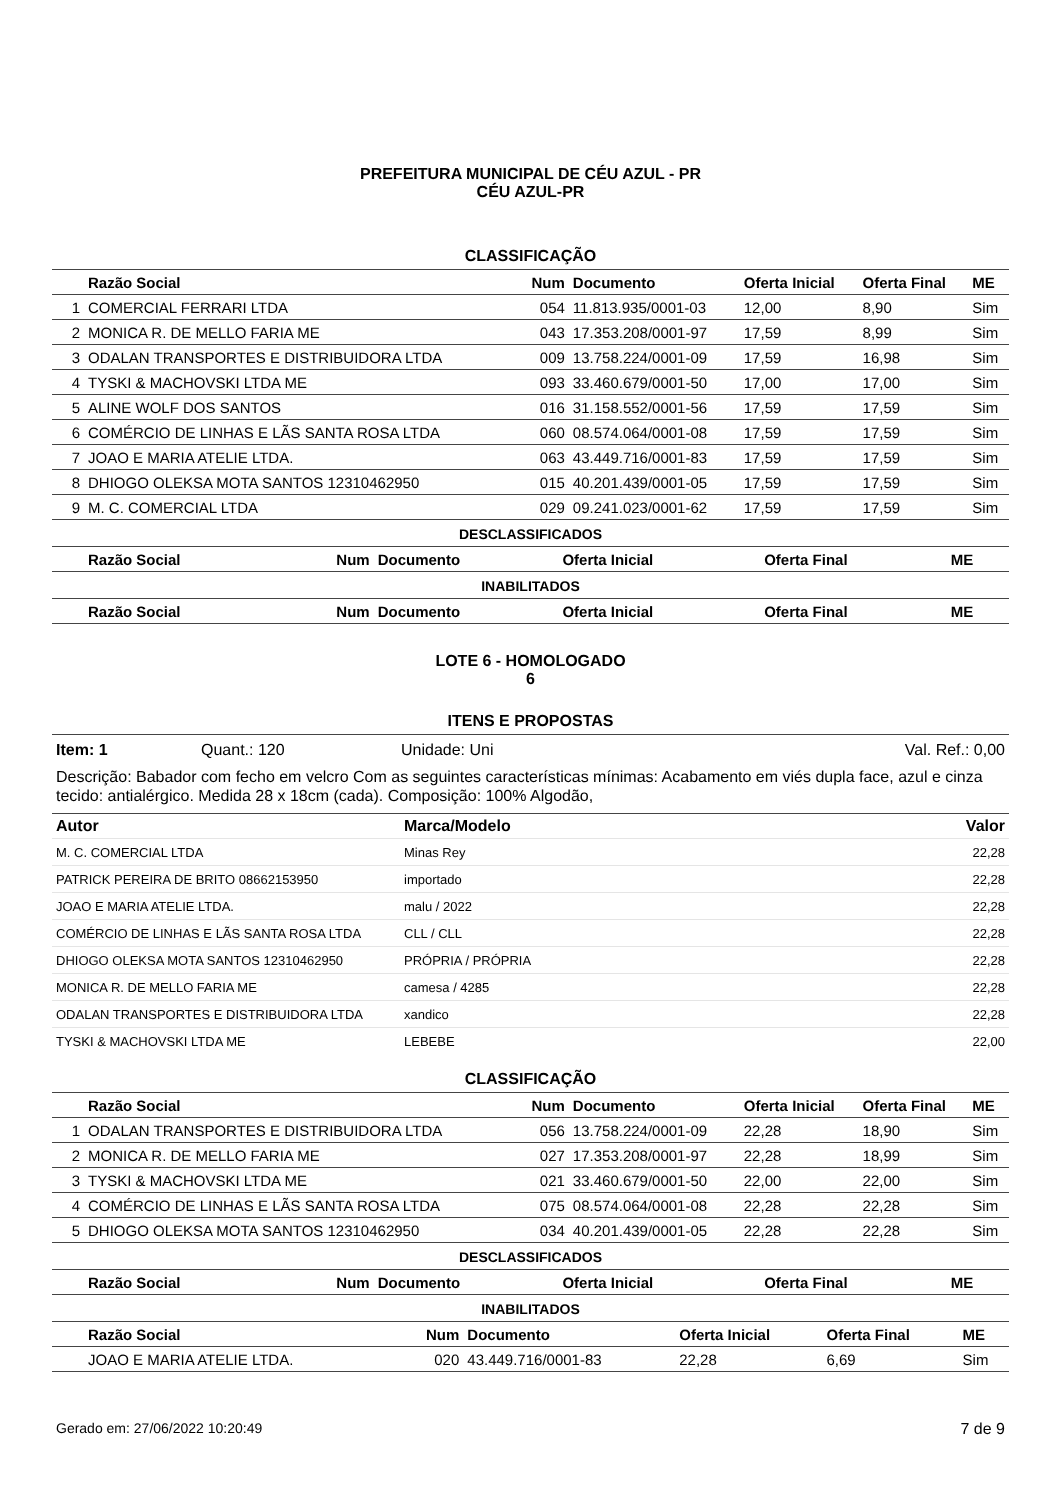PREFEITURA MUNICIPAL DE CÉU AZUL - PR
CÉU AZUL-PR
CLASSIFICAÇÃO
| | Razão Social | Num | Documento | Oferta Inicial | Oferta Final | ME |
| --- | --- | --- | --- | --- | --- | --- |
| 1 | COMERCIAL FERRARI LTDA | 054 | 11.813.935/0001-03 | 12,00 | 8,90 | Sim |
| 2 | MONICA R. DE MELLO FARIA ME | 043 | 17.353.208/0001-97 | 17,59 | 8,99 | Sim |
| 3 | ODALAN TRANSPORTES E DISTRIBUIDORA LTDA | 009 | 13.758.224/0001-09 | 17,59 | 16,98 | Sim |
| 4 | TYSKI & MACHOVSKI LTDA ME | 093 | 33.460.679/0001-50 | 17,00 | 17,00 | Sim |
| 5 | ALINE WOLF DOS SANTOS | 016 | 31.158.552/0001-56 | 17,59 | 17,59 | Sim |
| 6 | COMÉRCIO DE LINHAS E LÃS SANTA ROSA LTDA | 060 | 08.574.064/0001-08 | 17,59 | 17,59 | Sim |
| 7 | JOAO E MARIA ATELIE LTDA. | 063 | 43.449.716/0001-83 | 17,59 | 17,59 | Sim |
| 8 | DHIOGO OLEKSA MOTA SANTOS 12310462950 | 015 | 40.201.439/0001-05 | 17,59 | 17,59 | Sim |
| 9 | M. C. COMERCIAL LTDA | 029 | 09.241.023/0001-62 | 17,59 | 17,59 | Sim |
DESCLASSIFICADOS
| | Razão Social | Num | Documento | Oferta Inicial | Oferta Final | ME |
| --- | --- | --- | --- | --- | --- | --- |
INABILITADOS
| | Razão Social | Num | Documento | Oferta Inicial | Oferta Final | ME |
| --- | --- | --- | --- | --- | --- | --- |
LOTE 6 - HOMOLOGADO
6
ITENS E PROPOSTAS
Item: 1 Quant.: 120 Unidade: Uni Val. Ref.: 0,00
Descrição: Babador com fecho em velcro Com as seguintes características mínimas: Acabamento em viés dupla face, azul e cinza tecido: antialérgico. Medida 28 x 18cm (cada). Composição: 100% Algodão,
| Autor | Marca/Modelo | Valor |
| --- | --- | --- |
| M. C. COMERCIAL LTDA | Minas Rey | 22,28 |
| PATRICK PEREIRA DE BRITO 08662153950 | importado | 22,28 |
| JOAO E MARIA ATELIE LTDA. | malu / 2022 | 22,28 |
| COMÉRCIO DE LINHAS E LÃS SANTA ROSA LTDA | CLL / CLL | 22,28 |
| DHIOGO OLEKSA MOTA SANTOS 12310462950 | PRÓPRIA / PRÓPRIA | 22,28 |
| MONICA R. DE MELLO FARIA ME | camesa / 4285 | 22,28 |
| ODALAN TRANSPORTES E DISTRIBUIDORA LTDA | xandico | 22,28 |
| TYSKI & MACHOVSKI LTDA ME | LEBEBE | 22,00 |
CLASSIFICAÇÃO
| | Razão Social | Num | Documento | Oferta Inicial | Oferta Final | ME |
| --- | --- | --- | --- | --- | --- | --- |
| 1 | ODALAN TRANSPORTES E DISTRIBUIDORA LTDA | 056 | 13.758.224/0001-09 | 22,28 | 18,90 | Sim |
| 2 | MONICA R. DE MELLO FARIA ME | 027 | 17.353.208/0001-97 | 22,28 | 18,99 | Sim |
| 3 | TYSKI & MACHOVSKI LTDA ME | 021 | 33.460.679/0001-50 | 22,00 | 22,00 | Sim |
| 4 | COMÉRCIO DE LINHAS E LÃS SANTA ROSA LTDA | 075 | 08.574.064/0001-08 | 22,28 | 22,28 | Sim |
| 5 | DHIOGO OLEKSA MOTA SANTOS 12310462950 | 034 | 40.201.439/0001-05 | 22,28 | 22,28 | Sim |
DESCLASSIFICADOS
| | Razão Social | Num | Documento | Oferta Inicial | Oferta Final | ME |
| --- | --- | --- | --- | --- | --- | --- |
INABILITADOS
| | Razão Social | Num | Documento | Oferta Inicial | Oferta Final | ME |
| --- | --- | --- | --- | --- | --- | --- |
| | JOAO E MARIA ATELIE LTDA. | 020 | 43.449.716/0001-83 | 22,28 | 6,69 | Sim |
Gerado em: 27/06/2022 10:20:49 7 de 9